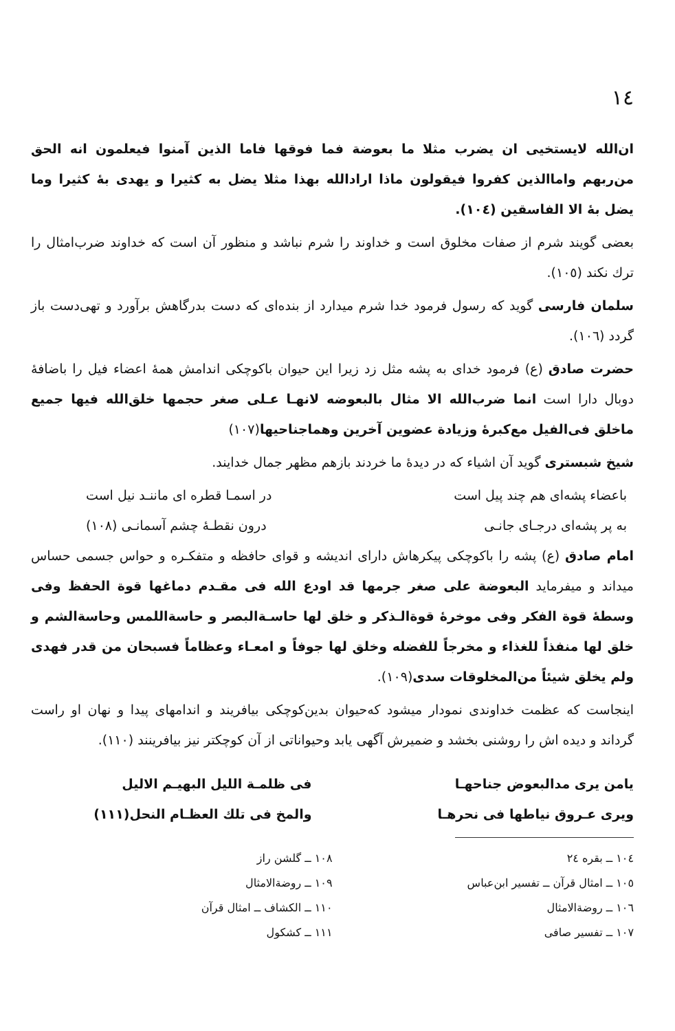١٤
ان‌الله لایستخیی ان یضرب مثلا ما بعوضة فما فوقها فاما الذین آمنوا فیعلمون انه الحق من‌ربهم واماالذین کفروا فیقولون ماذا ارادالله بهذا مثلا یضل به کثیرا و یهدی بهٔ کثیرا وما یضل بهٔ الا الفاسقین (١٠٤).
بعضی گویند شرم از صفات مخلوق است و خداوند را شرم نباشد و منظور آن است که خداوند ضرب‌امثال را ترك نکند (١٠٥).
سلمان فارسی گوید که رسول فرمود خدا شرم میدارد از بنده‌ای که دست بدرگاهش برآورد و تهی‌دست باز گردد (١٠٦).
حضرت صادق (ع) فرمود خدای به پشه مثل زد زیرا این حیوان باکوچکی اندامش همهٔ اعضاء فیل را باضافهٔ دوبال دارا است انما ضرب‌الله الا مثال بالبعوضه لانهـا عـلی صغر حجمها خلق‌الله فیها جمیع ماخلق فی‌الفیل مع‌کبرهٔ وزیادة عضوین آخرین وهماجناحیها(١٠٧)
شیخ شبستری گوید آن اشیاء که در دیدهٔ ما خردند بازهم مظهر جمال خدایند.
باعضاء پشه‌ای هم چند پیل است در اسمـا قطره ای ماننـد نیل است
به پر پشه‌ای درجـای جانـی درون نقطـهٔ چشم آسمانـی (١٠٨)
امام صادق (ع) پشه را باکوچکی پیکرهاش دارای اندیشه و قوای حافظه و متفکـره و حواس جسمی حساس میداند و میفرماید البعوضة علی صغر جرمها قد اودع الله فی مقـدم دماغها قوة الحفظ وفی وسطهٔ قوة الفکر وفی موخرهٔ قوةالـذکر و خلق لها حاسـةالبصر و حاسةاللمس وحاسةالشم و خلق لها منفذاً للغذاء و مخرجاً للفضله وخلق لها جوفاً و امعـاء وعظاماً فسبحان من قدر فهدی ولم یخلق شیئاً من‌المخلوقات سدی(١٠٩).
اینجاست که عظمت خداوندی نمودار میشود که‌حیوان بدین‌کوچکی بیافریند و اندامهای پیدا و نهان او راست گرداند و دیده اش را روشنی بخشد و ضمیرش آگهی یابد وحیواناتی از آن کوچکتر نیز بیافرینند (١١٠).
یامن یری مدالبعوض جناحهـا
ویری عـروق نیاطها فی نحرهـا
فی ظلمـة اللیل البهیـم الالیل
والمخ فی تلك العظـام النحل(١١١)
١٠٤ ــ بقره ٢٤
١٠٥ ــ امثال قرآن ــ تفسیر ابن‌عباس
١٠٦ ــ روضةالامثال
١٠٧ ــ تفسیر صافی
١٠٨ ــ گلشن راز
١٠٩ ــ روضةالامثال
١١٠ ــ الکشاف ــ امثال قرآن
١١١ ــ کشکول